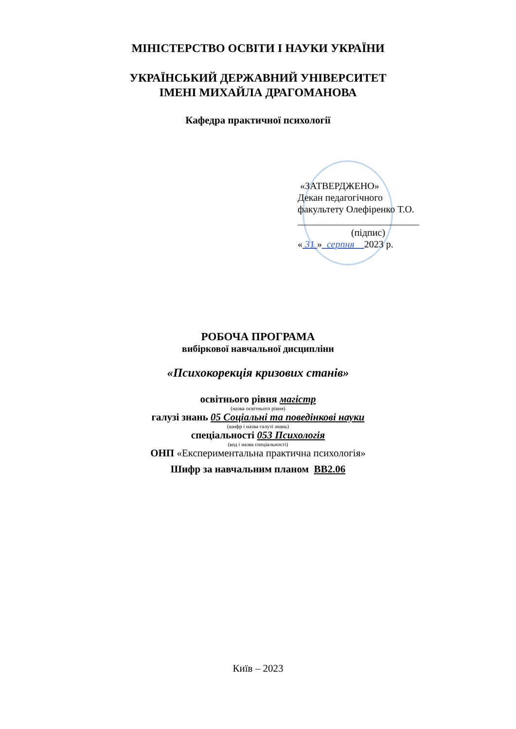МІНІСТЕРСТВО ОСВІТИ І НАУКИ УКРАЇНИ
УКРАЇНСЬКИЙ ДЕРЖАВНИЙ УНІВЕРСИТЕТ
ІМЕНІ МИХАЙЛА ДРАГОМАНОВА
Кафедра практичної психології
«ЗАТВЕРДЖЕНО»
Декан педагогічного
факультету Олефіренко Т.О.
_________________________
(підпис)
« 31 » серпня 2023 р.
РОБОЧА ПРОГРАМА
вибіркової навчальної дисципліни
«Психокорекція кризових станів»
освітнього рівня магістр
(назва освітнього рівня)
галузі знань 05 Соціальні та поведінкові науки
(шифр і назва галузі знань)
спеціальності 053 Психологія
(код і назва спеціальності)
ОНП «Експериментальна практична психологія»
Шифр за навчальним планом ВВ2.06
Київ – 2023